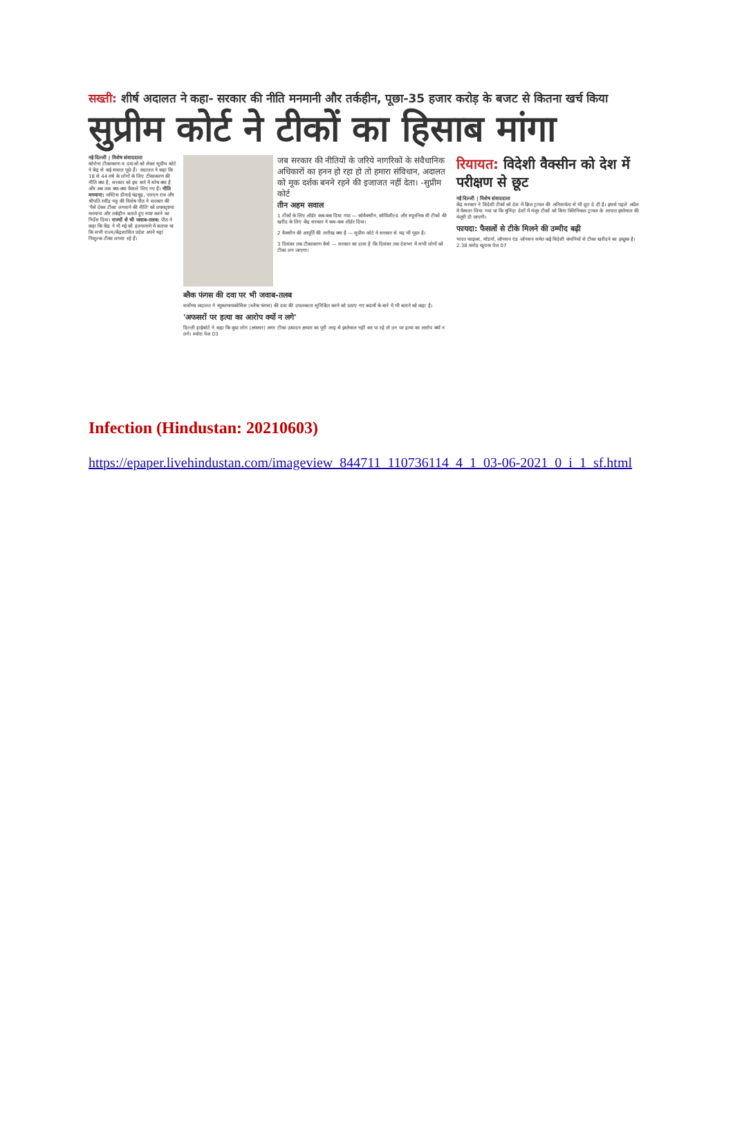सख्ती: शीर्ष अदालत ने कहा- सरकार की नीति मनमानी और तर्कहीन, पूछा-35 हजार करोड़ के बजट से कितना खर्च किया
सुप्रीम कोर्ट ने टीकों का हिसाब मांगा
नई दिल्ली | विशेष संवाददाता
कोरोना टीकाकरण व दवाओं को लेकर सुप्रीम कोर्ट ने केंद्र से कई सवाल पूछे हैं। अदालत ने कहा कि 18 से 44 वर्ष के लोगों के लिए टीकाकरण की नीति क्या है, सरकार को इस बारे में सोच क्या है और अब तक क्या-क्या फैसले लिए गए हैं। नीति मनमाना: जस्टिस डीवाई चंद्रचूड़, एलएन राव और श्रीपति रवींद्र भट्ट की विशेष पीठ ने सरकार की 'पैसे देकर टीका लगवाने की नीति' को प्रथमदृष्टया मनमाना और तर्कहीन बताते हुए स्पष्ट करने का निर्देश दिया। राज्यों से भी जवाब-तलब: पीठ ने कहा कि केंद्र ने नौ मई को हलफनामे में बताया था कि सभी राज्य/केंद्रशासित प्रदेश अपने यहां निशुल्क टीका लगवा रहे हैं।
जब सरकार की नीतियों के जरिये नागरिकों के संवैधानिक अधिकारों का हनन हो रहा हो तो हमारा संविधान, अदालत को मूक दर्शक बनने रहने की इजाजत नहीं देता। -सुप्रीम कोर्ट
तीन अहम सवाल
1 टीकों के लिए ऑर्डर कब-कब दिया गया — कोवैक्सीन, कोविशील्ड और स्पूतनिक वी टीकों की खरीद के लिए केंद्र सरकार ने कब-कब ऑर्डर दिया।
2 वैक्सीन की आपूर्ति की तारीख क्या है — सुप्रीम कोर्ट ने सरकार से यह भी पूछा है।
3 दिसंबर तक टीकाकरण कैसे — सरकार का दावा है कि दिसंबर तक देशभर में सभी लोगों को टीका लग जाएगा।
ब्लैक फंगस की दवा पर भी जवाब-तलब
सर्वोच्च अदालत ने म्यूकरमायकोसिस (ब्लैक फंगस) की दवा की उपलब्धता सुनिश्चित करने को उठाए गए कदमों के बारे में भी बताने को कहा है।
'अफसरों पर हत्या का आरोप क्यों न लगे'
दिल्ली हाईकोर्ट ने कहा कि कुछ लोग (अफसर) अगर टीका उत्पादन क्षमता का पूरी तरह से इस्तेमाल नहीं कर पा रहे तो उन पर हत्या का आरोप क्यों न लगे। ब्योरा पेज 03
रियायत: विदेशी वैक्सीन को देश में परीक्षण से छूट
नई दिल्ली | विशेष संवाददाता
केंद्र सरकार ने विदेशी टीकों को देश में ब्रिज ट्रायल की अनिवार्यता से भी छूट दे दी है। इससे पहले अप्रैल में फैसला लिया गया था कि चुनिंदा देशों में मंजूर टीकों को बिना क्लिनिकल ट्रायल के आपात इस्तेमाल की मंजूरी दी जाएगी।
फायदा: फैसलों से टीके मिलने की उम्मीद बढ़ी
भारत फाइजर, मॉडर्ना, जॉनसन एंड जॉनसन समेत कई विदेशी कंपनियों से टीका खरीदने का इच्छुक है। 2.38 करोड़ खुराक पेज 07
Infection (Hindustan: 20210603)
https://epaper.livehindustan.com/imageview_844711_110736114_4_1_03-06-2021_0_i_1_sf.html